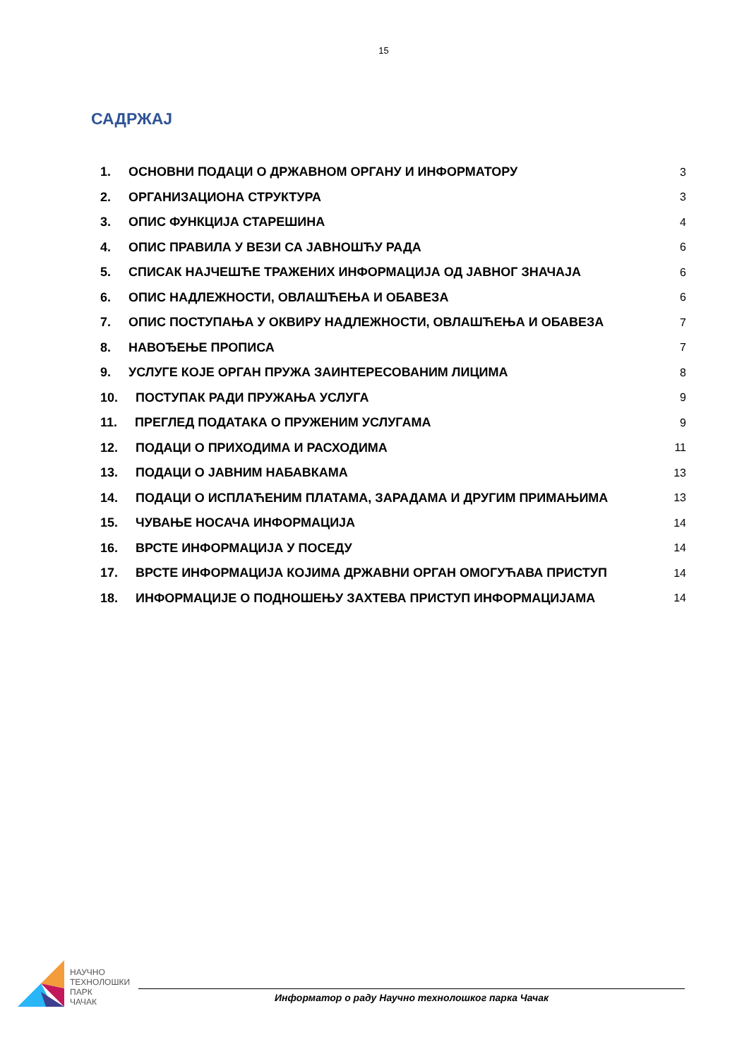15
САДРЖАЈ
| 1. | ОСНОВНИ ПОДАЦИ О ДРЖАВНОМ ОРГАНУ И ИНФОРМАТОРУ | | 3 |
| 2. | ОРГАНИЗАЦИОНА СТРУКТУРА | | 3 |
| 3. | ОПИС ФУНКЦИЈА СТАРЕШИНА | | 4 |
| 4. | ОПИС ПРАВИЛА У ВЕЗИ СА ЈАВНОШЋУ РАДА | | 6 |
| 5. | СПИСАК НАЈЧЕШЋЕ ТРАЖЕНИХ ИНФОРМАЦИЈА ОД ЈАВНОГ ЗНАЧАЈА | | 6 |
| 6. | ОПИС НАДЛЕЖНОСТИ, ОВЛАШЋЕЊА И ОБАВЕЗА | | 6 |
| 7. | ОПИС ПОСТУПАЊА У ОКВИРУ НАДЛЕЖНОСТИ, ОВЛАШЋЕЊА И ОБАВЕЗА | | 7 |
| 8. | НАВОЂЕЊЕ ПРОПИСА | | 7 |
| 9. | УСЛУГЕ КОЈЕ ОРГАН ПРУЖА ЗАИНТЕРЕСОВАНИМ ЛИЦИМА | | 8 |
| 10. ПОСТУПАК РАДИ ПРУЖАЊА УСЛУГА | | | 9 |
| 11. ПРЕГЛЕД ПОДАТАКА О ПРУЖЕНИМ УСЛУГАМА | | | 9 |
| 12. ПОДАЦИ О ПРИХОДИМА И РАСХОДИМА | | | 11 |
| 13. ПОДАЦИ О ЈАВНИМ НАБАВКАМА | | | 13 |
| 14. ПОДАЦИ О ИСПЛАЋЕНИМ ПЛАТАМА, ЗАРАДАМА И ДРУГИМ ПРИМАЊИМА | | | 13 |
| 15. ЧУВАЊЕ НОСАЧА ИНФОРМАЦИЈА | | | 14 |
| 16. ВРСТЕ ИНФОРМАЦИЈА У ПОСЕДУ | | | 14 |
| 17. ВРСТЕ ИНФОРМАЦИЈА КОЈИМА ДРЖАВНИ ОРГАН ОМОГУЋАВА ПРИСТУП | | | 14 |
| 18. ИНФОРМАЦИЈЕ О ПОДНОШЕЊУ ЗАХТЕВА ПРИСТУП ИНФОРМАЦИЈАМА | | | 14 |
НАУЧНО
ТЕХНОЛОШКИ
ПАРК
ЧАЧАК
Информатор о раду Научно технолошког парка Чачак